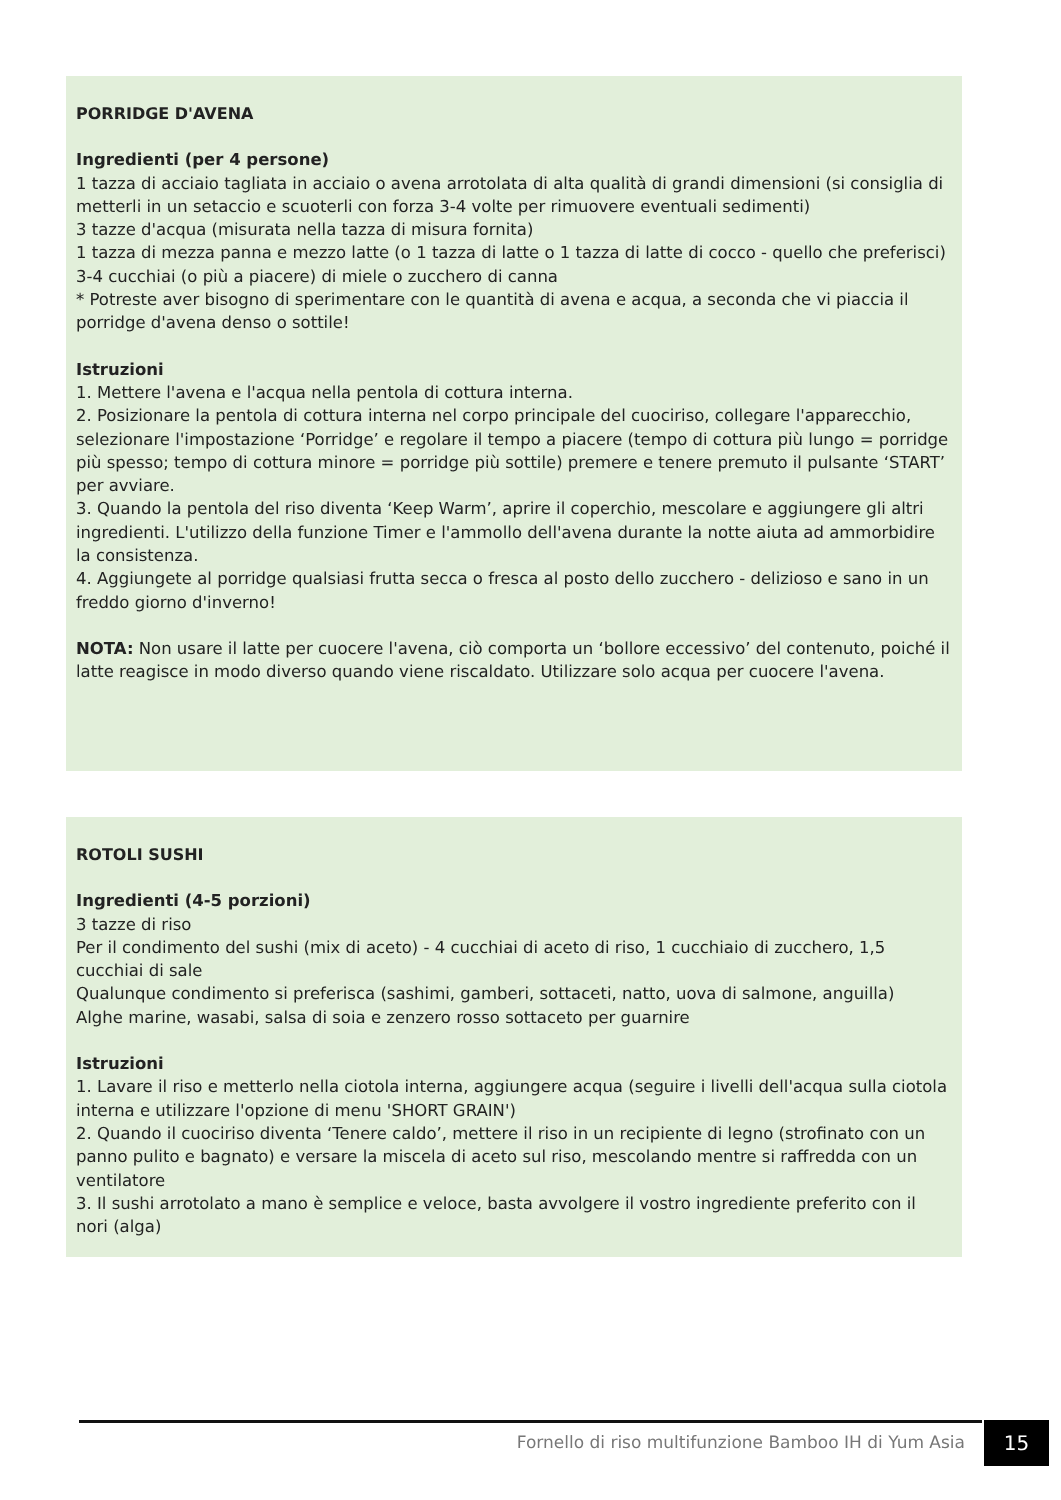PORRIDGE D'AVENA
Ingredienti (per 4 persone)
1 tazza di acciaio tagliata in acciaio o avena arrotolata di alta qualità di grandi dimensioni (si consiglia di metterli in un setaccio e scuoterli con forza 3-4 volte per rimuovere eventuali sedimenti)
3 tazze d'acqua (misurata nella tazza di misura fornita)
1 tazza di mezza panna e mezzo latte (o 1 tazza di latte o 1 tazza di latte di cocco - quello che preferisci)
3-4 cucchiai (o più a piacere) di miele o zucchero di canna
* Potreste aver bisogno di sperimentare con le quantità di avena e acqua, a seconda che vi piaccia il porridge d'avena denso o sottile!
Istruzioni
1. Mettere l'avena e l'acqua nella pentola di cottura interna.
2. Posizionare la pentola di cottura interna nel corpo principale del cuociriso, collegare l'apparecchio, selezionare l'impostazione ‘Porridge’ e regolare il tempo a piacere (tempo di cottura più lungo = porridge più spesso; tempo di cottura minore = porridge più sottile) premere e tenere premuto il pulsante ‘START’ per avviare.
3. Quando la pentola del riso diventa ‘Keep Warm’, aprire il coperchio, mescolare e aggiungere gli altri ingredienti. L'utilizzo della funzione Timer e l'ammollo dell'avena durante la notte aiuta ad ammorbidire la consistenza.
4. Aggiungete al porridge qualsiasi frutta secca o fresca al posto dello zucchero - delizioso e sano in un freddo giorno d'inverno!
NOTA: Non usare il latte per cuocere l'avena, ciò comporta un ‘bollore eccessivo’ del contenuto, poiché il latte reagisce in modo diverso quando viene riscaldato. Utilizzare solo acqua per cuocere l'avena.
ROTOLI SUSHI
Ingredienti (4-5 porzioni)
3 tazze di riso
Per il condimento del sushi (mix di aceto) - 4 cucchiai di aceto di riso, 1 cucchiaio di zucchero, 1,5 cucchiai di sale
Qualunque condimento si preferisca (sashimi, gamberi, sottaceti, natto, uova di salmone, anguilla)
Alghe marine, wasabi, salsa di soia e zenzero rosso sottaceto per guarnire
Istruzioni
1. Lavare il riso e metterlo nella ciotola interna, aggiungere acqua (seguire i livelli dell'acqua sulla ciotola interna e utilizzare l'opzione di menu 'SHORT GRAIN')
2. Quando il cuociriso diventa ‘Tenere caldo’, mettere il riso in un recipiente di legno (strofinato con un panno pulito e bagnato) e versare la miscela di aceto sul riso, mescolando mentre si raffredda con un ventilatore
3. Il sushi arrotolato a mano è semplice e veloce, basta avvolgere il vostro ingrediente preferito con il nori (alga)
Fornello di riso multifunzione Bamboo IH di Yum Asia
15